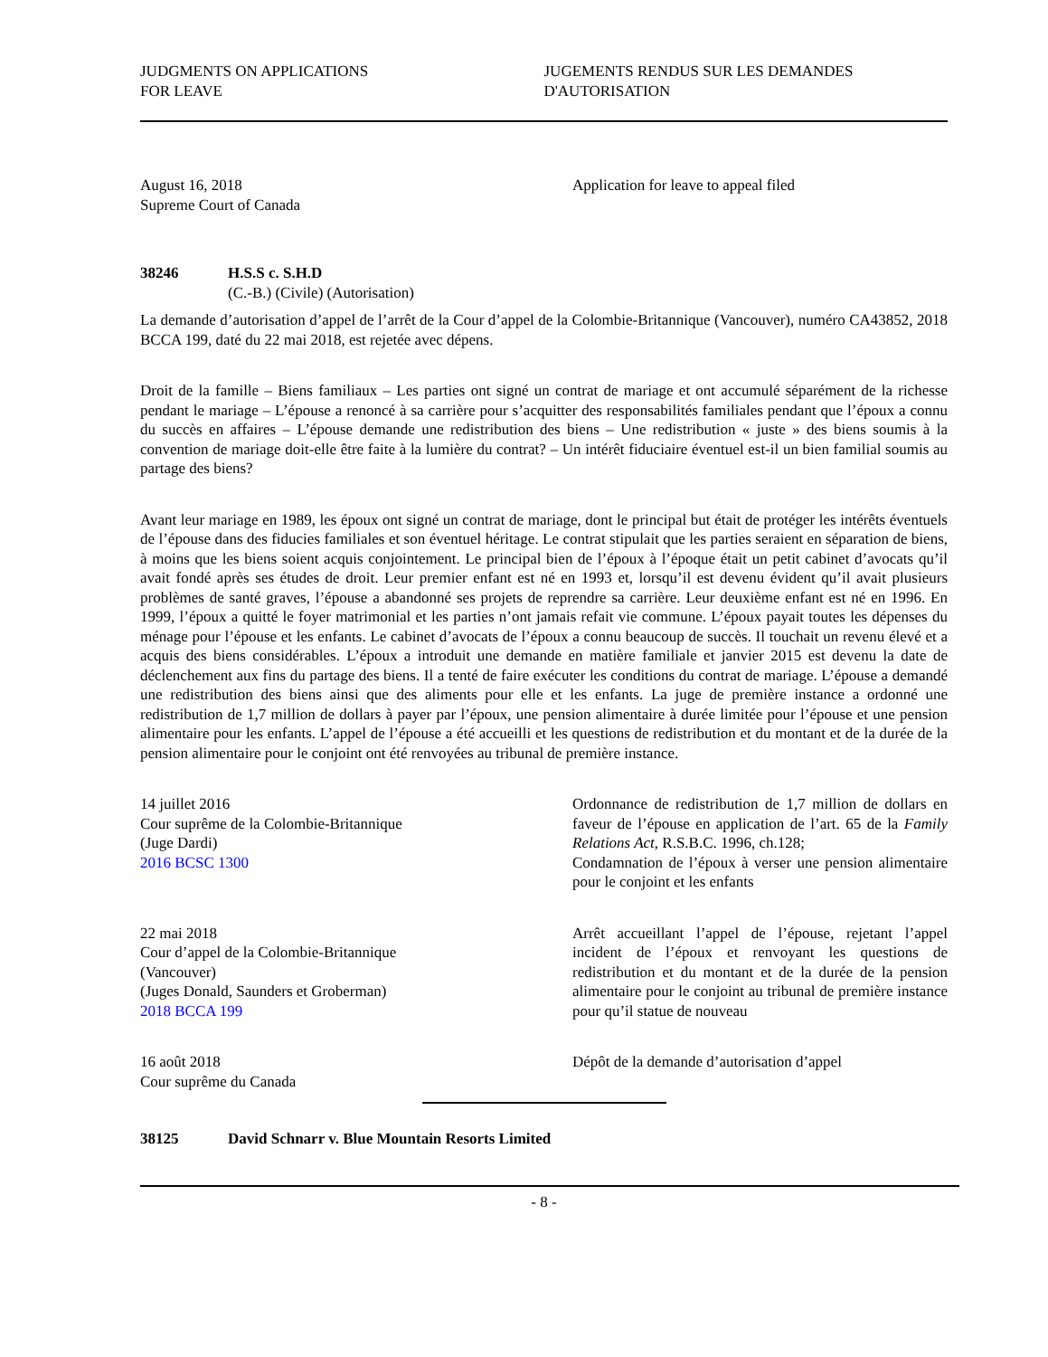JUDGMENTS ON APPLICATIONS
FOR LEAVE
JUGEMENTS RENDUS SUR LES DEMANDES
D'AUTORISATION
August 16, 2018
Supreme Court of Canada
Application for leave to appeal filed
38246 H.S.S c. S.H.D
(C.-B.) (Civile) (Autorisation)
La demande d’autorisation d’appel de l’arrêt de la Cour d’appel de la Colombie-Britannique (Vancouver), numéro CA43852, 2018 BCCA 199, daté du 22 mai 2018, est rejetée avec dépens.
Droit de la famille – Biens familiaux – Les parties ont signé un contrat de mariage et ont accumulé séparément de la richesse pendant le mariage – L’épouse a renoncé à sa carrière pour s’acquitter des responsabilités familiales pendant que l’époux a connu du succès en affaires – L’épouse demande une redistribution des biens – Une redistribution « juste » des biens soumis à la convention de mariage doit-elle être faite à la lumière du contrat? – Un intérêt fiduciaire éventuel est-il un bien familial soumis au partage des biens?
Avant leur mariage en 1989, les époux ont signé un contrat de mariage, dont le principal but était de protéger les intérêts éventuels de l’épouse dans des fiducies familiales et son éventuel héritage. Le contrat stipulait que les parties seraient en séparation de biens, à moins que les biens soient acquis conjointement. Le principal bien de l’époux à l’époque était un petit cabinet d’avocats qu’il avait fondé après ses études de droit. Leur premier enfant est né en 1993 et, lorsqu’il est devenu évident qu’il avait plusieurs problèmes de santé graves, l’épouse a abandonné ses projets de reprendre sa carrière. Leur deuxième enfant est né en 1996. En 1999, l’époux a quitté le foyer matrimonial et les parties n’ont jamais refait vie commune. L’époux payait toutes les dépenses du ménage pour l’épouse et les enfants. Le cabinet d’avocats de l’époux a connu beaucoup de succès. Il touchait un revenu élevé et a acquis des biens considérables. L’époux a introduit une demande en matière familiale et janvier 2015 est devenu la date de déclenchement aux fins du partage des biens. Il a tenté de faire exécuter les conditions du contrat de mariage. L’épouse a demandé une redistribution des biens ainsi que des aliments pour elle et les enfants. La juge de première instance a ordonné une redistribution de 1,7 million de dollars à payer par l’époux, une pension alimentaire à durée limitée pour l’épouse et une pension alimentaire pour les enfants. L’appel de l’épouse a été accueilli et les questions de redistribution et du montant et de la durée de la pension alimentaire pour le conjoint ont été renvoyées au tribunal de première instance.
14 juillet 2016
Cour suprême de la Colombie-Britannique
(Juge Dardi)
2016 BCSC 1300
Ordonnance de redistribution de 1,7 million de dollars en faveur de l’épouse en application de l’art. 65 de la Family Relations Act, R.S.B.C. 1996, ch.128;
Condamnation de l’époux à verser une pension alimentaire pour le conjoint et les enfants
22 mai 2018
Cour d’appel de la Colombie-Britannique
(Vancouver)
(Juges Donald, Saunders et Groberman)
2018 BCCA 199
Arrêt accueillant l’appel de l’épouse, rejetant l’appel incident de l’époux et renvoyant les questions de redistribution et du montant et de la durée de la pension alimentaire pour le conjoint au tribunal de première instance pour qu’il statue de nouveau
16 août 2018
Cour suprême du Canada
Dépôt de la demande d’autorisation d’appel
38125 David Schnarr v. Blue Mountain Resorts Limited
- 8 -